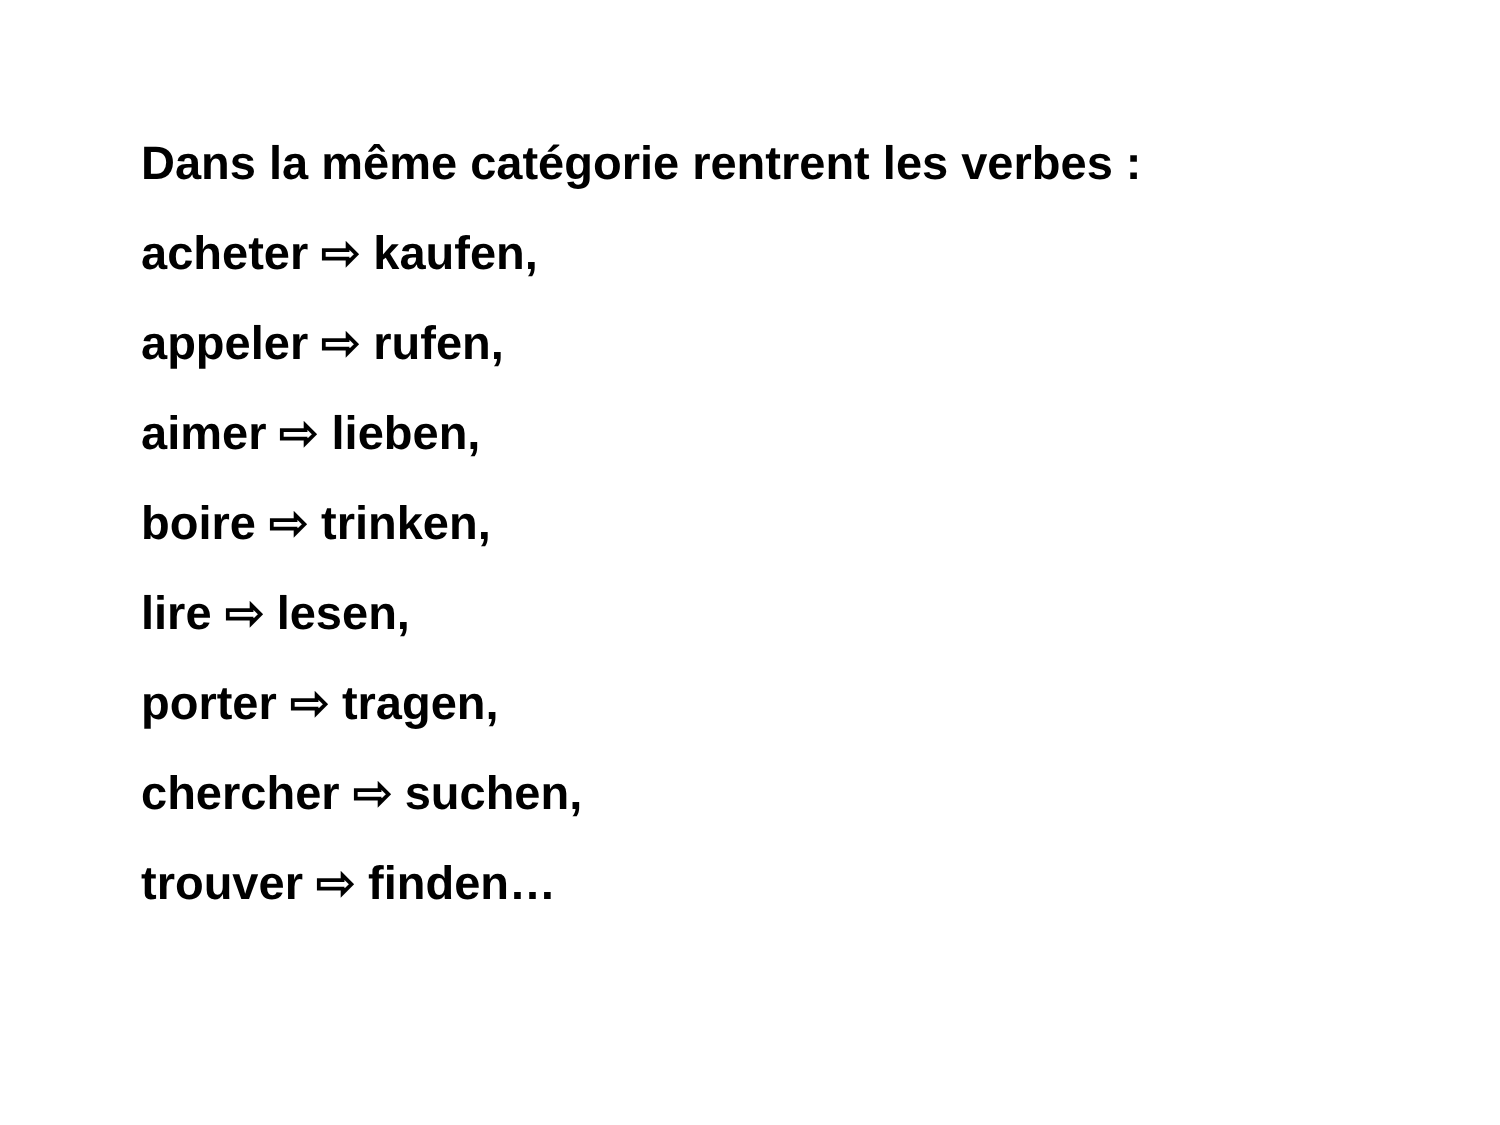Dans la même catégorie rentrent les verbes :
acheter ⇨ kaufen,
appeler ⇨ rufen,
aimer ⇨ lieben,
boire ⇨ trinken,
lire ⇨ lesen,
porter ⇨ tragen,
chercher ⇨ suchen,
trouver ⇨ finden…